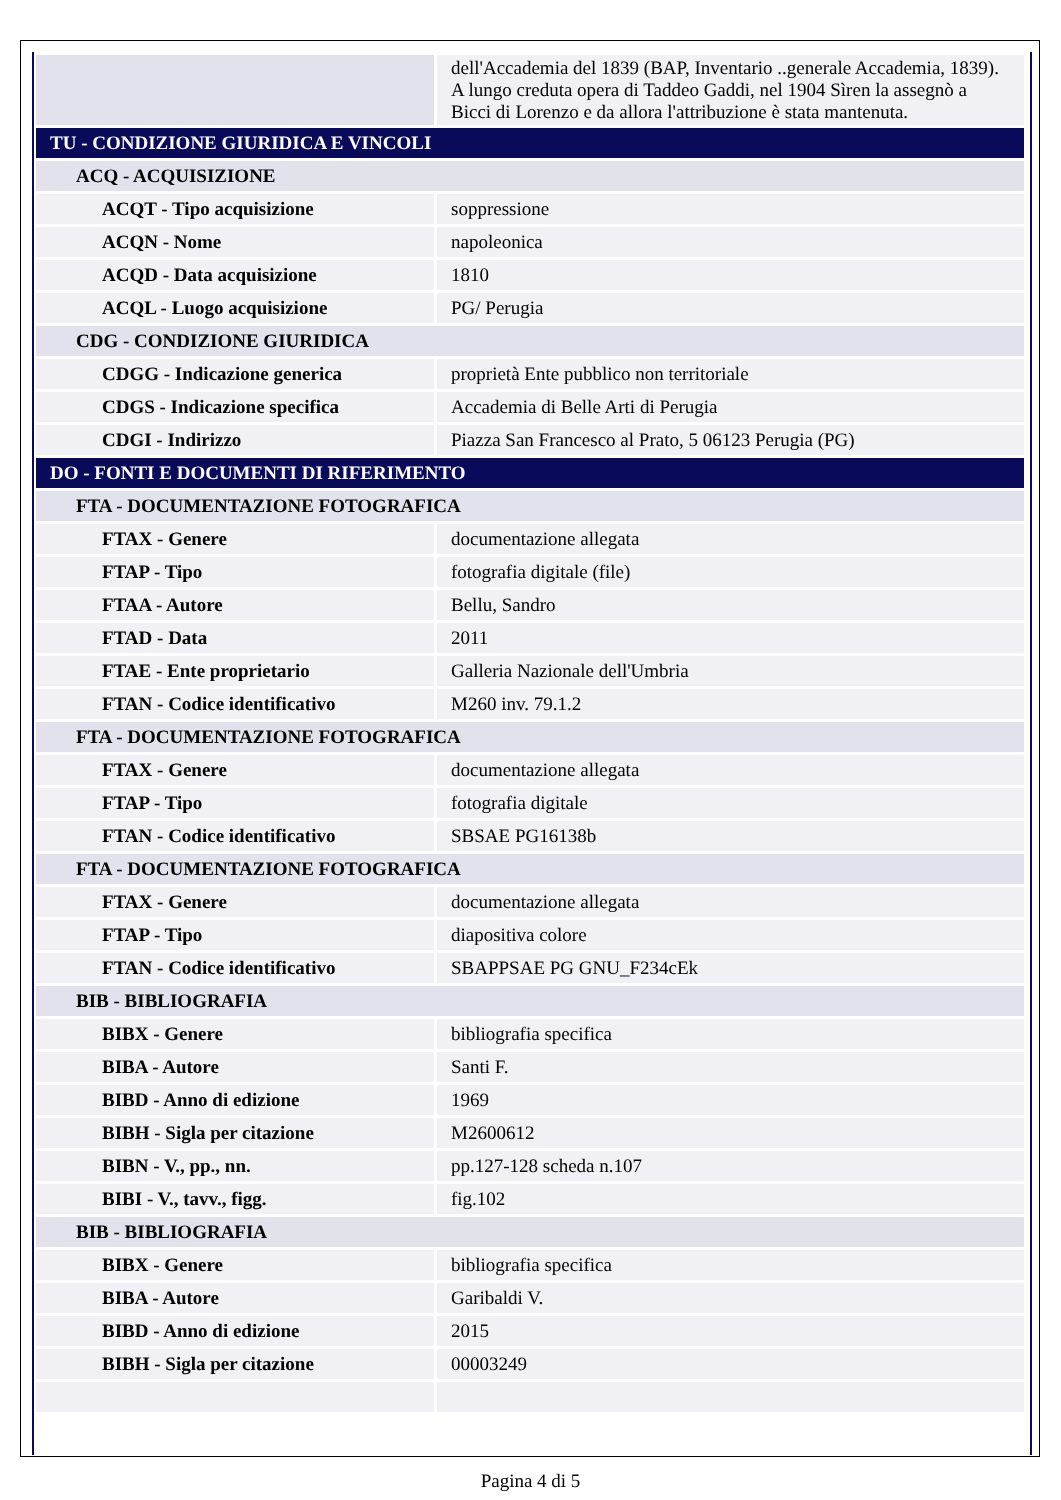| | dell'Accademia del 1839 (BAP, Inventario ..generale Accademia, 1839). A lungo creduta opera di Taddeo Gaddi, nel 1904 Sìren la assegnò a Bicci di Lorenzo e da allora l'attribuzione è stata mantenuta. |
| TU - CONDIZIONE GIURIDICA E VINCOLI | |
| ACQ - ACQUISIZIONE | |
| ACQT - Tipo acquisizione | soppressione |
| ACQN - Nome | napoleonica |
| ACQD - Data acquisizione | 1810 |
| ACQL - Luogo acquisizione | PG/ Perugia |
| CDG - CONDIZIONE GIURIDICA | |
| CDGG - Indicazione generica | proprietà Ente pubblico non territoriale |
| CDGS - Indicazione specifica | Accademia di Belle Arti di Perugia |
| CDGI - Indirizzo | Piazza San Francesco al Prato, 5 06123 Perugia (PG) |
| DO - FONTI E DOCUMENTI DI RIFERIMENTO | |
| FTA - DOCUMENTAZIONE FOTOGRAFICA | |
| FTAX - Genere | documentazione allegata |
| FTAP - Tipo | fotografia digitale (file) |
| FTAA - Autore | Bellu, Sandro |
| FTAD - Data | 2011 |
| FTAE - Ente proprietario | Galleria Nazionale dell'Umbria |
| FTAN - Codice identificativo | M260 inv. 79.1.2 |
| FTA - DOCUMENTAZIONE FOTOGRAFICA | |
| FTAX - Genere | documentazione allegata |
| FTAP - Tipo | fotografia digitale |
| FTAN - Codice identificativo | SBSAE PG16138b |
| FTA - DOCUMENTAZIONE FOTOGRAFICA | |
| FTAX - Genere | documentazione allegata |
| FTAP - Tipo | diapositiva colore |
| FTAN - Codice identificativo | SBAPPSAE PG GNU_F234cEk |
| BIB - BIBLIOGRAFIA | |
| BIBX - Genere | bibliografia specifica |
| BIBA - Autore | Santi F. |
| BIBD - Anno di edizione | 1969 |
| BIBH - Sigla per citazione | M2600612 |
| BIBN - V., pp., nn. | pp.127-128 scheda n.107 |
| BIBI - V., tavv., figg. | fig.102 |
| BIB - BIBLIOGRAFIA | |
| BIBX - Genere | bibliografia specifica |
| BIBA - Autore | Garibaldi V. |
| BIBD - Anno di edizione | 2015 |
| BIBH - Sigla per citazione | 00003249 |
Pagina 4 di 5